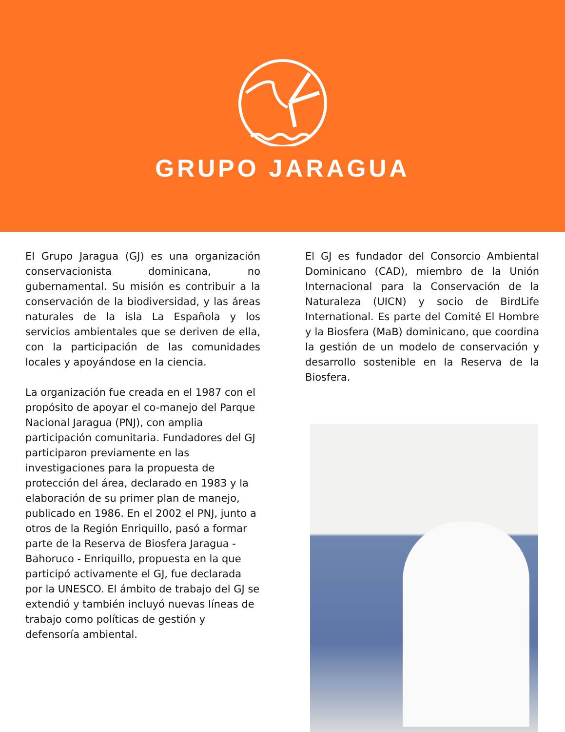GRUPO JARAGUA
El Grupo Jaragua (GJ) es una organización conservacionista dominicana, no gubernamental. Su misión es contribuir a la conservación de la biodiversidad, y las áreas naturales de la isla La Española y los servicios ambientales que se deriven de ella, con la participación de las comunidades locales y apoyándose en la ciencia.
La organización fue creada en el 1987 con el propósito de apoyar el co-manejo del Parque Nacional Jaragua (PNJ), con amplia participación comunitaria. Fundadores del GJ participaron previamente en las investigaciones para la propuesta de protección del área, declarado en 1983 y la elaboración de su primer plan de manejo, publicado en 1986. En el 2002 el PNJ, junto a otros de la Región Enriquillo, pasó a formar parte de la Reserva de Biosfera Jaragua - Bahoruco - Enriquillo, propuesta en la que participó activamente el GJ, fue declarada por la UNESCO. El ámbito de trabajo del GJ se extendió y también incluyó nuevas líneas de trabajo como políticas de gestión y defensoría ambiental.
El GJ es fundador del Consorcio Ambiental Dominicano (CAD), miembro de la Unión Internacional para la Conservación de la Naturaleza (UICN) y socio de BirdLife International. Es parte del Comité El Hombre y la Biosfera (MaB) dominicano, que coordina la gestión de un modelo de conservación y desarrollo sostenible en la Reserva de la Biosfera.